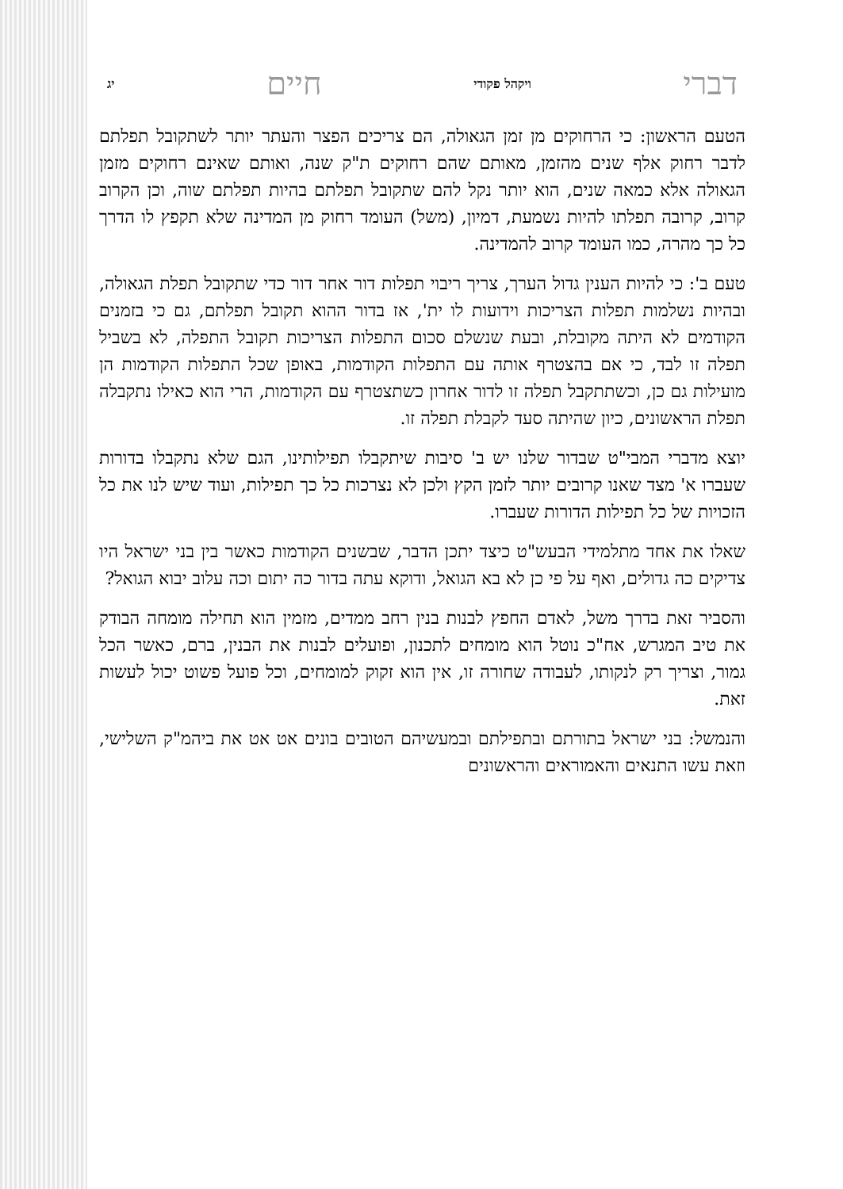דברי ויקהל פקודי חיים יג
הטעם הראשון: כי הרחוקים מן זמן הגאולה, הם צריכים הפצר והעתר יותר לשתקובל תפלתם לדבר רחוק אלף שנים מהזמן, מאותם שהם רחוקים ת"ק שנה, ואותם שאינם רחוקים מזמן הגאולה אלא כמאה שנים, הוא יותר נקל להם שתקובל תפלתם בהיות תפלתם שוה, וכן הקרוב קרוב, קרובה תפלתו להיות נשמעת, דמיון, (משל) העומד רחוק מן המדינה שלא תקפץ לו הדרך כל כך מהרה, כמו העומד קרוב להמדינה.
טעם ב': כי להיות הענין גדול הערך, צריך ריבוי תפלות דור אחר דור כדי שתקובל תפלת הגאולה, ובהיות נשלמות תפלות הצריכות וידועות לו ית', אז בדור ההוא תקובל תפלתם, גם כי בזמנים הקודמים לא היתה מקובלת, ובעת שנשלם סכום התפלות הצריכות תקובל התפלה, לא בשביל תפלה זו לבד, כי אם בהצטרף אותה עם התפלות הקודמות, באופן שכל התפלות הקודמות הן מועילות גם כן, וכשתתקבל תפלה זו לדור אחרון כשתצטרף עם הקודמות, הרי הוא כאילו נתקבלה תפלת הראשונים, כיון שהיתה סעד לקבלת תפלה זו.
יוצא מדברי המבי"ט שבדור שלנו יש ב' סיבות שיתקבלו תפילותינו, הגם שלא נתקבלו בדורות שעברו א' מצד שאנו קרובים יותר לזמן הקץ ולכן לא נצרכות כל כך תפילות, ועוד שיש לנו את כל הזכויות של כל תפילות הדורות שעברו.
שאלו את אחד מתלמידי הבעש"ט כיצד יתכן הדבר, שבשנים הקודמות כאשר בין בני ישראל היו צדיקים כה גדולים, ואף על פי כן לא בא הגואל, ודוקא עתה בדור כה יתום וכה עלוב יבוא הגואל?
והסביר זאת בדרך משל, לאדם החפץ לבנות בנין רחב ממדים, מזמין הוא תחילה מומחה הבודק את טיב המגרש, אח"כ נוטל הוא מומחים לתכנון, ופועלים לבנות את הבנין, ברם, כאשר הכל גמור, וצריך רק לנקותו, לעבודה שחורה זו, אין הוא זקוק למומחים, וכל פועל פשוט יכול לעשות זאת.
והנמשל: בני ישראל בתורתם ובתפילתם ובמעשיהם הטובים בונים אט אט את ביהמ"ק השלישי, וזאת עשו התנאים והאמוראים והראשונים